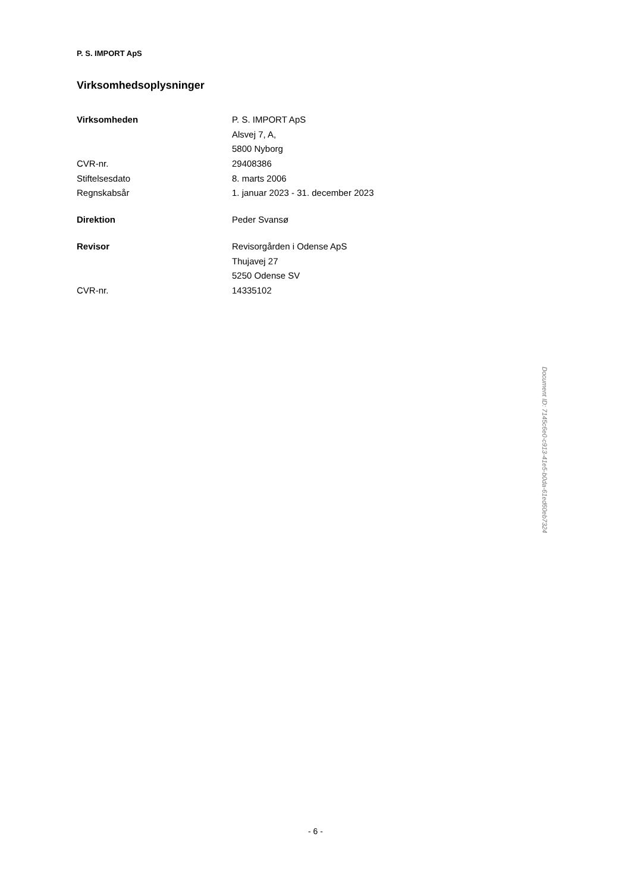P. S. IMPORT ApS
Virksomhedsoplysninger
| Virksomheden | P. S. IMPORT ApS |
| | Alsvej 7, A, |
| | 5800 Nyborg |
| CVR-nr. | 29408386 |
| Stiftelsesdato | 8. marts 2006 |
| Regnskabsår | 1. januar 2023 - 31. december 2023 |
| Direktion | Peder Svansø |
| Revisor | Revisorgården i Odense ApS |
| | Thujavej 27 |
| | 5250 Odense SV |
| CVR-nr. | 14335102 |
Document ID: 7145c6e0-c913-41e5-b0da-61ed60eb7324
- 6 -